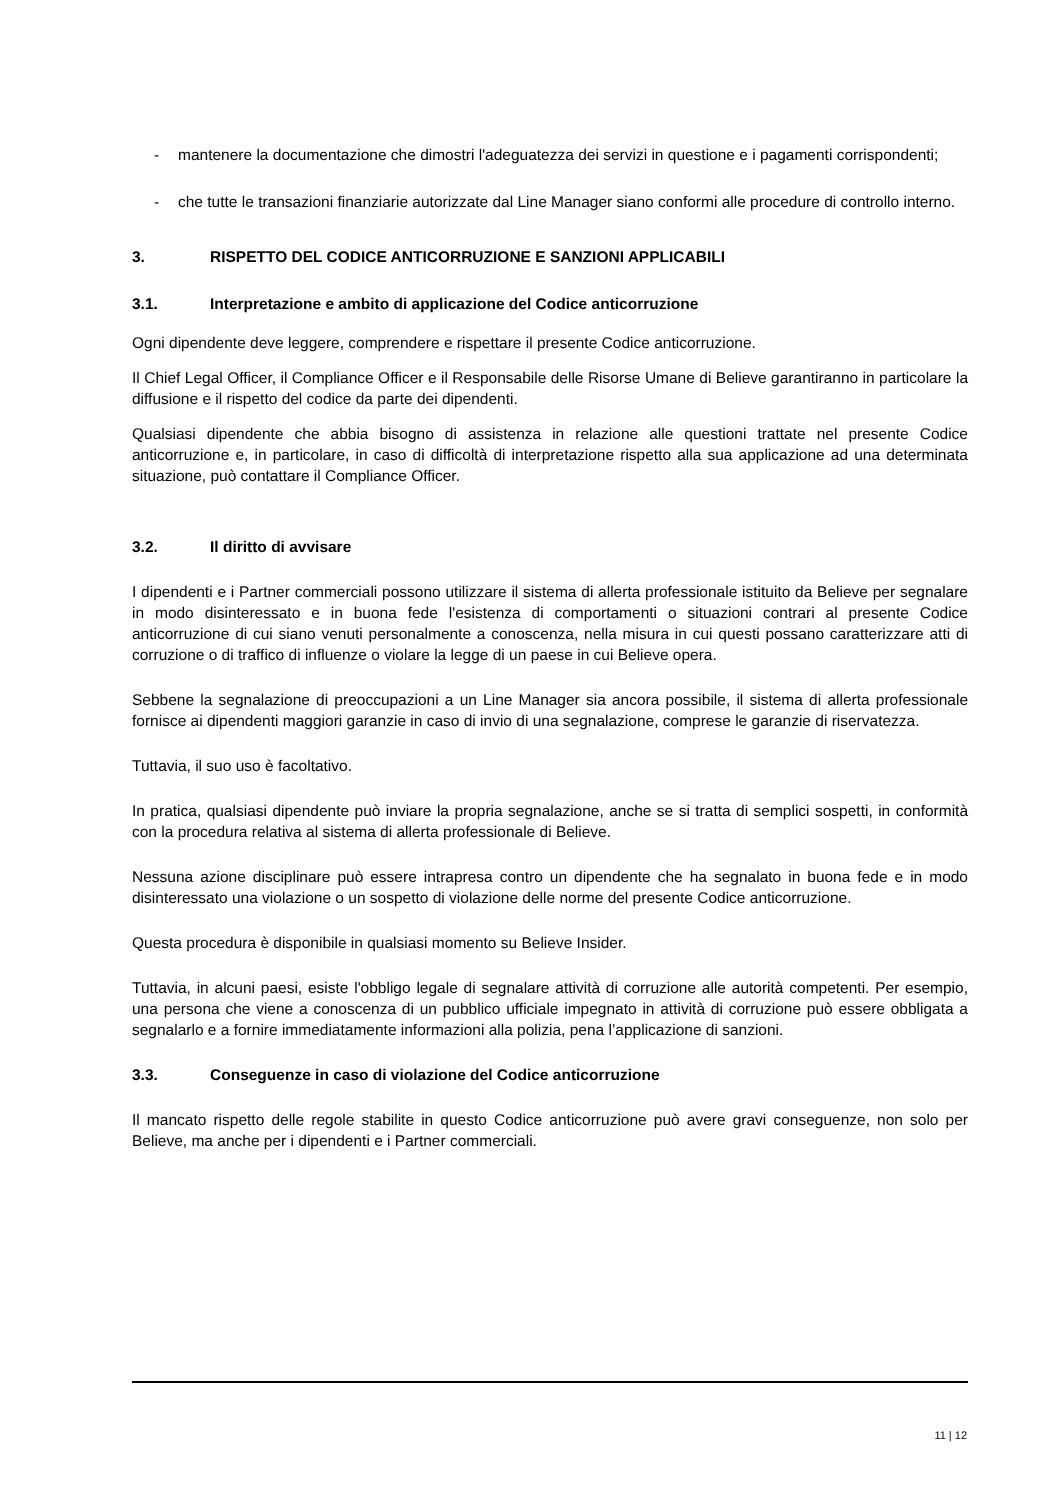- mantenere la documentazione che dimostri l'adeguatezza dei servizi in questione e i pagamenti corrispondenti;
- che tutte le transazioni finanziarie autorizzate dal Line Manager siano conformi alle procedure di controllo interno.
3. RISPETTO DEL CODICE ANTICORRUZIONE E SANZIONI APPLICABILI
3.1. Interpretazione e ambito di applicazione del Codice anticorruzione
Ogni dipendente deve leggere, comprendere e rispettare il presente Codice anticorruzione.
Il Chief Legal Officer, il Compliance Officer e il Responsabile delle Risorse Umane di Believe garantiranno in particolare la diffusione e il rispetto del codice da parte dei dipendenti.
Qualsiasi dipendente che abbia bisogno di assistenza in relazione alle questioni trattate nel presente Codice anticorruzione e, in particolare, in caso di difficoltà di interpretazione rispetto alla sua applicazione ad una determinata situazione, può contattare il Compliance Officer.
3.2. Il diritto di avvisare
I dipendenti e i Partner commerciali possono utilizzare il sistema di allerta professionale istituito da Believe per segnalare in modo disinteressato e in buona fede l'esistenza di comportamenti o situazioni contrari al presente Codice anticorruzione di cui siano venuti personalmente a conoscenza, nella misura in cui questi possano caratterizzare atti di corruzione o di traffico di influenze o violare la legge di un paese in cui Believe opera.
Sebbene la segnalazione di preoccupazioni a un Line Manager sia ancora possibile, il sistema di allerta professionale fornisce ai dipendenti maggiori garanzie in caso di invio di una segnalazione, comprese le garanzie di riservatezza.
Tuttavia, il suo uso è facoltativo.
In pratica, qualsiasi dipendente può inviare la propria segnalazione, anche se si tratta di semplici sospetti, in conformità con la procedura relativa al sistema di allerta professionale di Believe.
Nessuna azione disciplinare può essere intrapresa contro un dipendente che ha segnalato in buona fede e in modo disinteressato una violazione o un sospetto di violazione delle norme del presente Codice anticorruzione.
Questa procedura è disponibile in qualsiasi momento su Believe Insider.
Tuttavia, in alcuni paesi, esiste l'obbligo legale di segnalare attività di corruzione alle autorità competenti. Per esempio, una persona che viene a conoscenza di un pubblico ufficiale impegnato in attività di corruzione può essere obbligata a segnalarlo e a fornire immediatamente informazioni alla polizia, pena l’applicazione di sanzioni.
3.3. Conseguenze in caso di violazione del Codice anticorruzione
Il mancato rispetto delle regole stabilite in questo Codice anticorruzione può avere gravi conseguenze, non solo per Believe, ma anche per i dipendenti e i Partner commerciali.
11 | 12